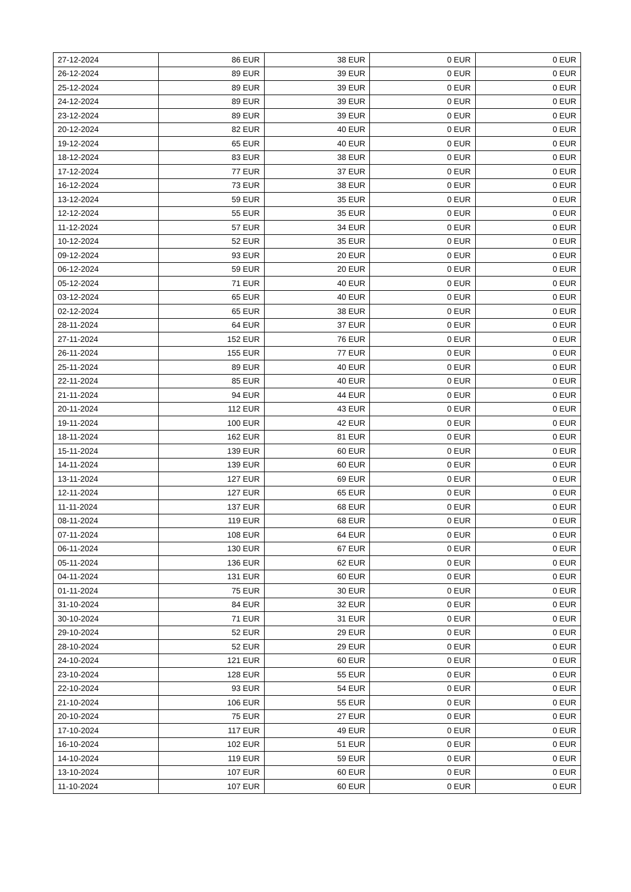| 27-12-2024 | 86 EUR | 38 EUR | 0 EUR | 0 EUR |
| 26-12-2024 | 89 EUR | 39 EUR | 0 EUR | 0 EUR |
| 25-12-2024 | 89 EUR | 39 EUR | 0 EUR | 0 EUR |
| 24-12-2024 | 89 EUR | 39 EUR | 0 EUR | 0 EUR |
| 23-12-2024 | 89 EUR | 39 EUR | 0 EUR | 0 EUR |
| 20-12-2024 | 82 EUR | 40 EUR | 0 EUR | 0 EUR |
| 19-12-2024 | 65 EUR | 40 EUR | 0 EUR | 0 EUR |
| 18-12-2024 | 83 EUR | 38 EUR | 0 EUR | 0 EUR |
| 17-12-2024 | 77 EUR | 37 EUR | 0 EUR | 0 EUR |
| 16-12-2024 | 73 EUR | 38 EUR | 0 EUR | 0 EUR |
| 13-12-2024 | 59 EUR | 35 EUR | 0 EUR | 0 EUR |
| 12-12-2024 | 55 EUR | 35 EUR | 0 EUR | 0 EUR |
| 11-12-2024 | 57 EUR | 34 EUR | 0 EUR | 0 EUR |
| 10-12-2024 | 52 EUR | 35 EUR | 0 EUR | 0 EUR |
| 09-12-2024 | 93 EUR | 20 EUR | 0 EUR | 0 EUR |
| 06-12-2024 | 59 EUR | 20 EUR | 0 EUR | 0 EUR |
| 05-12-2024 | 71 EUR | 40 EUR | 0 EUR | 0 EUR |
| 03-12-2024 | 65 EUR | 40 EUR | 0 EUR | 0 EUR |
| 02-12-2024 | 65 EUR | 38 EUR | 0 EUR | 0 EUR |
| 28-11-2024 | 64 EUR | 37 EUR | 0 EUR | 0 EUR |
| 27-11-2024 | 152 EUR | 76 EUR | 0 EUR | 0 EUR |
| 26-11-2024 | 155 EUR | 77 EUR | 0 EUR | 0 EUR |
| 25-11-2024 | 89 EUR | 40 EUR | 0 EUR | 0 EUR |
| 22-11-2024 | 85 EUR | 40 EUR | 0 EUR | 0 EUR |
| 21-11-2024 | 94 EUR | 44 EUR | 0 EUR | 0 EUR |
| 20-11-2024 | 112 EUR | 43 EUR | 0 EUR | 0 EUR |
| 19-11-2024 | 100 EUR | 42 EUR | 0 EUR | 0 EUR |
| 18-11-2024 | 162 EUR | 81 EUR | 0 EUR | 0 EUR |
| 15-11-2024 | 139 EUR | 60 EUR | 0 EUR | 0 EUR |
| 14-11-2024 | 139 EUR | 60 EUR | 0 EUR | 0 EUR |
| 13-11-2024 | 127 EUR | 69 EUR | 0 EUR | 0 EUR |
| 12-11-2024 | 127 EUR | 65 EUR | 0 EUR | 0 EUR |
| 11-11-2024 | 137 EUR | 68 EUR | 0 EUR | 0 EUR |
| 08-11-2024 | 119 EUR | 68 EUR | 0 EUR | 0 EUR |
| 07-11-2024 | 108 EUR | 64 EUR | 0 EUR | 0 EUR |
| 06-11-2024 | 130 EUR | 67 EUR | 0 EUR | 0 EUR |
| 05-11-2024 | 136 EUR | 62 EUR | 0 EUR | 0 EUR |
| 04-11-2024 | 131 EUR | 60 EUR | 0 EUR | 0 EUR |
| 01-11-2024 | 75 EUR | 30 EUR | 0 EUR | 0 EUR |
| 31-10-2024 | 84 EUR | 32 EUR | 0 EUR | 0 EUR |
| 30-10-2024 | 71 EUR | 31 EUR | 0 EUR | 0 EUR |
| 29-10-2024 | 52 EUR | 29 EUR | 0 EUR | 0 EUR |
| 28-10-2024 | 52 EUR | 29 EUR | 0 EUR | 0 EUR |
| 24-10-2024 | 121 EUR | 60 EUR | 0 EUR | 0 EUR |
| 23-10-2024 | 128 EUR | 55 EUR | 0 EUR | 0 EUR |
| 22-10-2024 | 93 EUR | 54 EUR | 0 EUR | 0 EUR |
| 21-10-2024 | 106 EUR | 55 EUR | 0 EUR | 0 EUR |
| 20-10-2024 | 75 EUR | 27 EUR | 0 EUR | 0 EUR |
| 17-10-2024 | 117 EUR | 49 EUR | 0 EUR | 0 EUR |
| 16-10-2024 | 102 EUR | 51 EUR | 0 EUR | 0 EUR |
| 14-10-2024 | 119 EUR | 59 EUR | 0 EUR | 0 EUR |
| 13-10-2024 | 107 EUR | 60 EUR | 0 EUR | 0 EUR |
| 11-10-2024 | 107 EUR | 60 EUR | 0 EUR | 0 EUR |